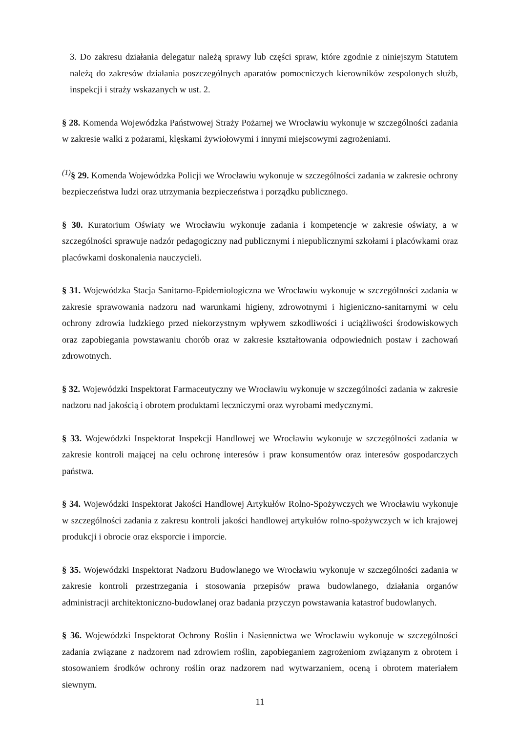3. Do zakresu działania delegatur należą sprawy lub części spraw, które zgodnie z niniejszym Statutem należą do zakresów działania poszczególnych aparatów pomocniczych kierowników zespolonych służb, inspekcji i straży wskazanych w ust. 2.
§ 28. Komenda Wojewódzka Państwowej Straży Pożarnej we Wrocławiu wykonuje w szczególności zadania w zakresie walki z pożarami, klęskami żywiołowymi i innymi miejscowymi zagrożeniami.
<sup>(1)</sup> § 29. Komenda Wojewódzka Policji we Wrocławiu wykonuje w szczególności zadania w zakresie ochrony bezpieczeństwa ludzi oraz utrzymania bezpieczeństwa i porządku publicznego.
§ 30. Kuratorium Oświaty we Wrocławiu wykonuje zadania i kompetencje w zakresie oświaty, a w szczególności sprawuje nadzór pedagogiczny nad publicznymi i niepublicznymi szkołami i placówkami oraz placówkami doskonalenia nauczycieli.
§ 31. Wojewódzka Stacja Sanitarno-Epidemiologiczna we Wrocławiu wykonuje w szczególności zadania w zakresie sprawowania nadzoru nad warunkami higieny, zdrowotnymi i higieniczno-sanitarnymi w celu ochrony zdrowia ludzkiego przed niekorzystnym wpływem szkodliwości i uciążliwości środowiskowych oraz zapobiegania powstawaniu chorób oraz w zakresie kształtowania odpowiednich postaw i zachowań zdrowotnych.
§ 32. Wojewódzki Inspektorat Farmaceutyczny we Wrocławiu wykonuje w szczególności zadania w zakresie nadzoru nad jakością i obrotem produktami leczniczymi oraz wyrobami medycznymi.
§ 33. Wojewódzki Inspektorat Inspekcji Handlowej we Wrocławiu wykonuje w szczególności zadania w zakresie kontroli mającej na celu ochronę interesów i praw konsumentów oraz interesów gospodarczych państwa.
§ 34. Wojewódzki Inspektorat Jakości Handlowej Artykułów Rolno-Spożywczych we Wrocławiu wykonuje w szczególności zadania z zakresu kontroli jakości handlowej artykułów rolno-spożywczych w ich krajowej produkcji i obrocie oraz eksporcie i imporcie.
§ 35. Wojewódzki Inspektorat Nadzoru Budowlanego we Wrocławiu wykonuje w szczególności zadania w zakresie kontroli przestrzegania i stosowania przepisów prawa budowlanego, działania organów administracji architektoniczno-budowlanej oraz badania przyczyn powstawania katastrof budowlanych.
§ 36. Wojewódzki Inspektorat Ochrony Roślin i Nasiennictwa we Wrocławiu wykonuje w szczególności zadania związane z nadzorem nad zdrowiem roślin, zapobieganiem zagrożeniom związanym z obrotem i stosowaniem środków ochrony roślin oraz nadzorem nad wytwarzaniem, oceną i obrotem materiałem siewnym.
11